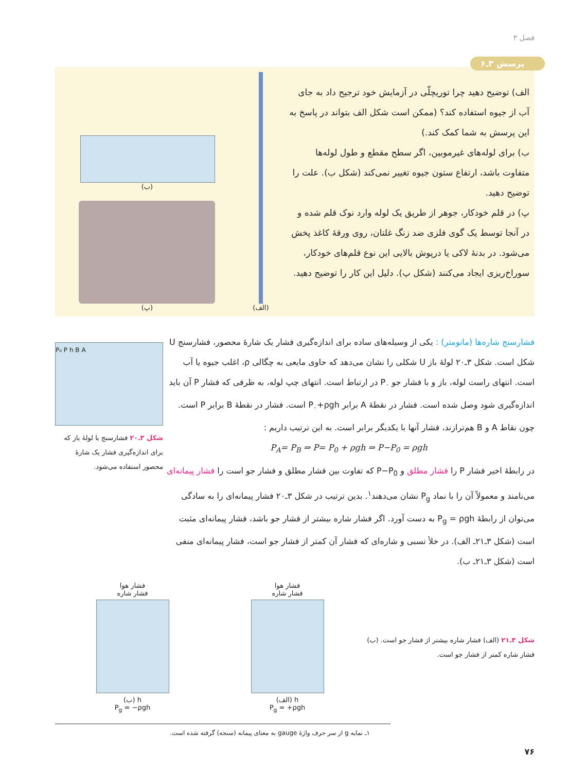فصل ۳
پرسش ۳ـ۶
الف) توضیح دهید چرا توریچلّی در آزمایش خود ترجیح داد به جای آب از جیوه استفاده کند؟ (ممکن است شکل الف بتواند در پاسخ به این پرسش به شما کمک کند.)
ب) برای لوله‌های غیرموبین، اگر سطح مقطع و طول لوله‌ها متفاوت باشد، ارتفاع ستون جیوه تغییر نمی‌کند (شکل ب). علت را توضیح دهید.
پ) در قلم خودکار، جوهر از طریق یک لوله وارد نوک قلم شده و در آنجا توسط یک گوی فلزی ضد زنگ غلتان، روی ورقهٔ کاغذ پخش می‌شود. در بدنهٔ لاکی یا درپوش بالایی این نوع قلم‌های خودکار، سوراخ‌ریزی ایجاد می‌کنند (شکل پ). دلیل این کار را توضیح دهید.
(الف)
(ب)
(پ)
فشارسنج شاره‌ها (مانومتر) : یکی از وسیله‌های ساده برای اندازه‌گیری فشار یک شارهٔ محصور، فشارسنج U شکل است. شکل ۳ـ۲۰ لولهٔ باز U شکلی را نشان می‌دهد که حاوی مایعی به چگالی ρ، اغلب جیوه یا آب است. انتهای راست لوله، باز و با فشار جو P<sub>۰</sub> در ارتباط است. انتهای چپ لوله، به ظرفی که فشار P آن باید اندازه‌گیری شود وصل شده است. فشار در نقطهٔ A برابر P<sub>۰</sub>+ρgh است. فشار در نقطهٔ B برابر P است. چون نقاط A و B هم‌ترازند، فشار آنها با یکدیگر برابر است. به این ترتیب داریم :
P<sub>A</sub>= P<sub>B</sub> ⇒ P= P<sub>0</sub> + ρgh ⇒ P−P<sub>0</sub> = ρgh
در رابطهٔ اخیر فشار P را فشار مطلق و P−P<sub>0</sub> که تفاوت بین فشار مطلق و فشار جو است را فشار پیمانه‌ای می‌نامند و معمولاً آن را با نماد P<sub>g</sub> نشان می‌دهند<sup>۱</sup>. بدین ترتیب در شکل ۳ـ۲۰ فشار پیمانه‌ای را به سادگی می‌توان از رابطهٔ P<sub>g</sub> = ρgh به دست آورد. اگر فشار شاره بیشتر از فشار جو باشد، فشار پیمانه‌ای مثبت است (شکل ۳ـ۲۱ـ الف). در خلأ نسبی و شاره‌ای که فشار آن کمتر از فشار جو است، فشار پیمانه‌ای منفی است (شکل ۳ـ۲۱ـ ب).
P₀ P h B A
شکل ۳ـ۲۰ فشارسنج با لولهٔ باز که برای اندازه‌گیری فشار یک شارهٔ محصور استفاده می‌شود.
شکل ۳ـ۲۱ (الف) فشار شاره بیشتر از فشار جو است. (ب) فشار شاره کمتر از فشار جو است.
فشار هوا
فشار شاره
h (الف)
P<sub>g</sub> = +ρgh
فشار هوا
فشار شاره
h (ب)
P<sub>g</sub> = −ρgh
۱ـ نمایه g از سر حرف واژهٔ gauge به معنای پیمانه (سنجه) گرفته شده است.
۷۶